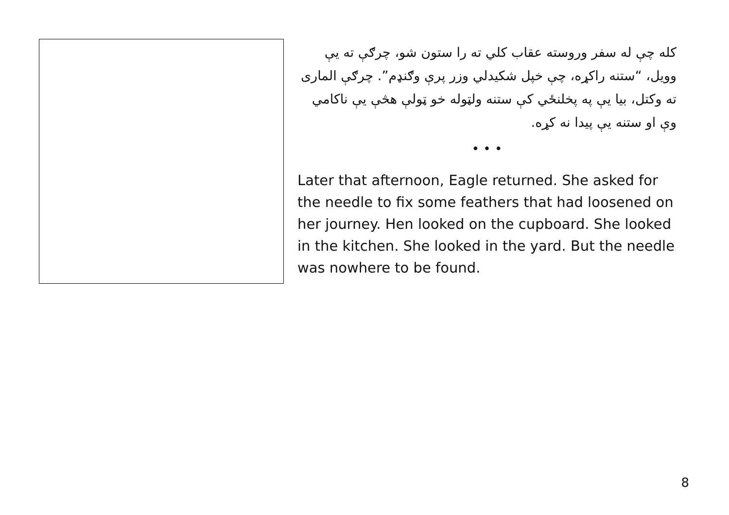کله چې له سفر وروسته عقاب کلي ته را ستون شو، چرګې ته یې وویل، “ستنه راکړه، چې خپل شکیدلي وزر پرې وګنډم”. چرګې الماری ته وکتل، بیا یې په پخلنځي کې ستنه ولټوله خو ټولې هڅې یې ناکامي وې او ستنه یې پیدا نه کړه.
• • •
Later that afternoon, Eagle returned. She asked for the needle to fix some feathers that had loosened on her journey. Hen looked on the cupboard. She looked in the kitchen. She looked in the yard. But the needle was nowhere to be found.
8